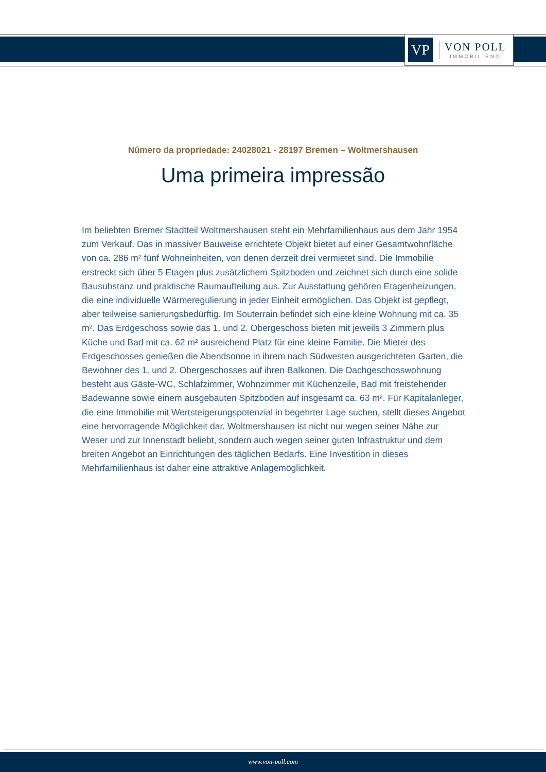VP
VON POLL
IMMOBILIEN®
Número da propriedade: 24028021 - 28197 Bremen – Woltmershausen
Uma primeira impressão
Im beliebten Bremer Stadtteil Woltmershausen steht ein Mehrfamilienhaus aus dem Jahr 1954 zum Verkauf. Das in massiver Bauweise errichtete Objekt bietet auf einer Gesamtwohnfläche von ca. 286 m² fünf Wohneinheiten, von denen derzeit drei vermietet sind. Die Immobilie erstreckt sich über 5 Etagen plus zusätzlichem Spitzboden und zeichnet sich durch eine solide Bausubstanz und praktische Raumaufteilung aus. Zur Ausstattung gehören Etagenheizungen, die eine individuelle Wärmeregulierung in jeder Einheit ermöglichen. Das Objekt ist gepflegt, aber teilweise sanierungsbedürftig. Im Souterrain befindet sich eine kleine Wohnung mit ca. 35 m². Das Erdgeschoss sowie das 1. und 2. Obergeschoss bieten mit jeweils 3 Zimmern plus Küche und Bad mit ca. 62 m² ausreichend Platz für eine kleine Familie. Die Mieter des Erdgeschosses genießen die Abendsonne in ihrem nach Südwesten ausgerichteten Garten, die Bewohner des 1. und 2. Obergeschosses auf ihren Balkonen. Die Dachgeschosswohnung besteht aus Gäste-WC, Schlafzimmer, Wohnzimmer mit Küchenzeile, Bad mit freistehender Badewanne sowie einem ausgebauten Spitzboden auf insgesamt ca. 63 m². Für Kapitalanleger, die eine Immobilie mit Wertsteigerungspotenzial in begehrter Lage suchen, stellt dieses Angebot eine hervorragende Möglichkeit dar. Woltmershausen ist nicht nur wegen seiner Nähe zur Weser und zur Innenstadt beliebt, sondern auch wegen seiner guten Infrastruktur und dem breiten Angebot an Einrichtungen des täglichen Bedarfs. Eine Investition in dieses Mehrfamilienhaus ist daher eine attraktive Anlagemöglichkeit.
www.von-poll.com